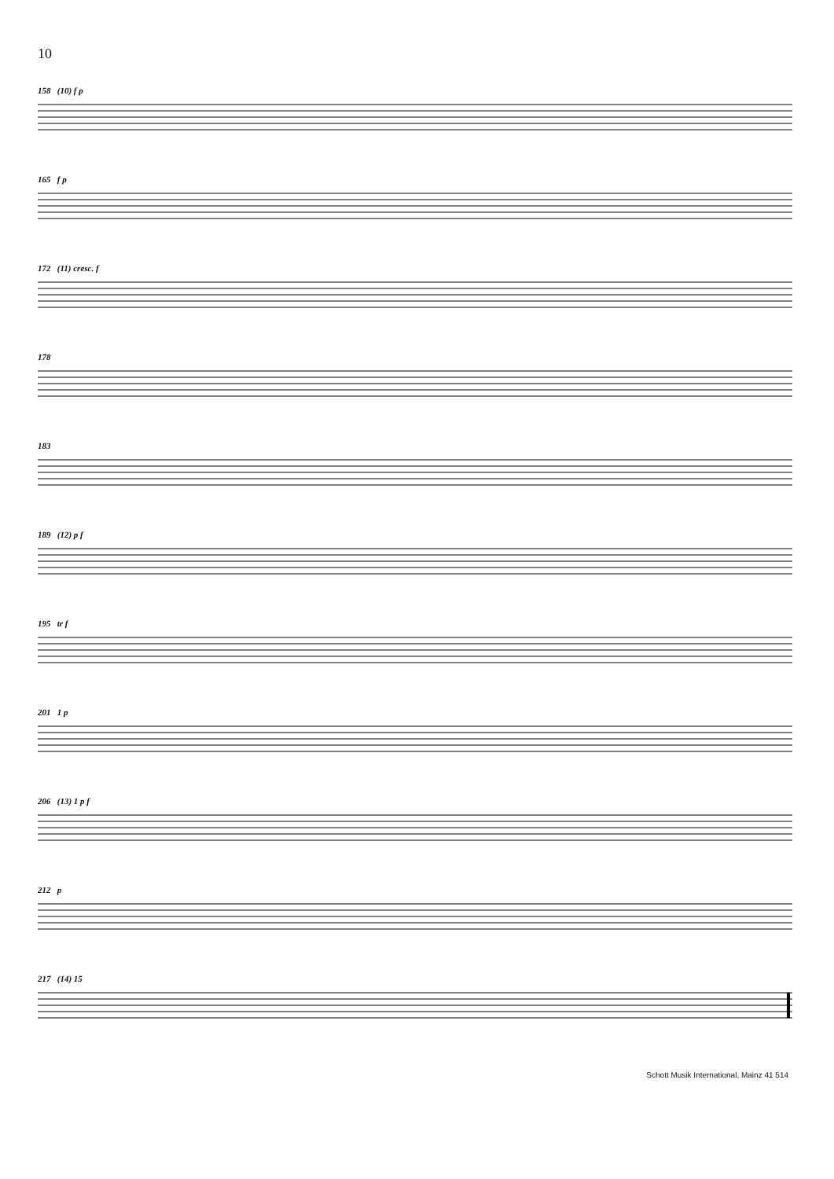10
158 (10) f p
165 f p
172 (11) cresc. f
178
183
189 (12) p f
195 tr f
201 1 p
206 (13) 1 p f
212 p
217 (14) 15
Schott Musik International, Mainz 41 514